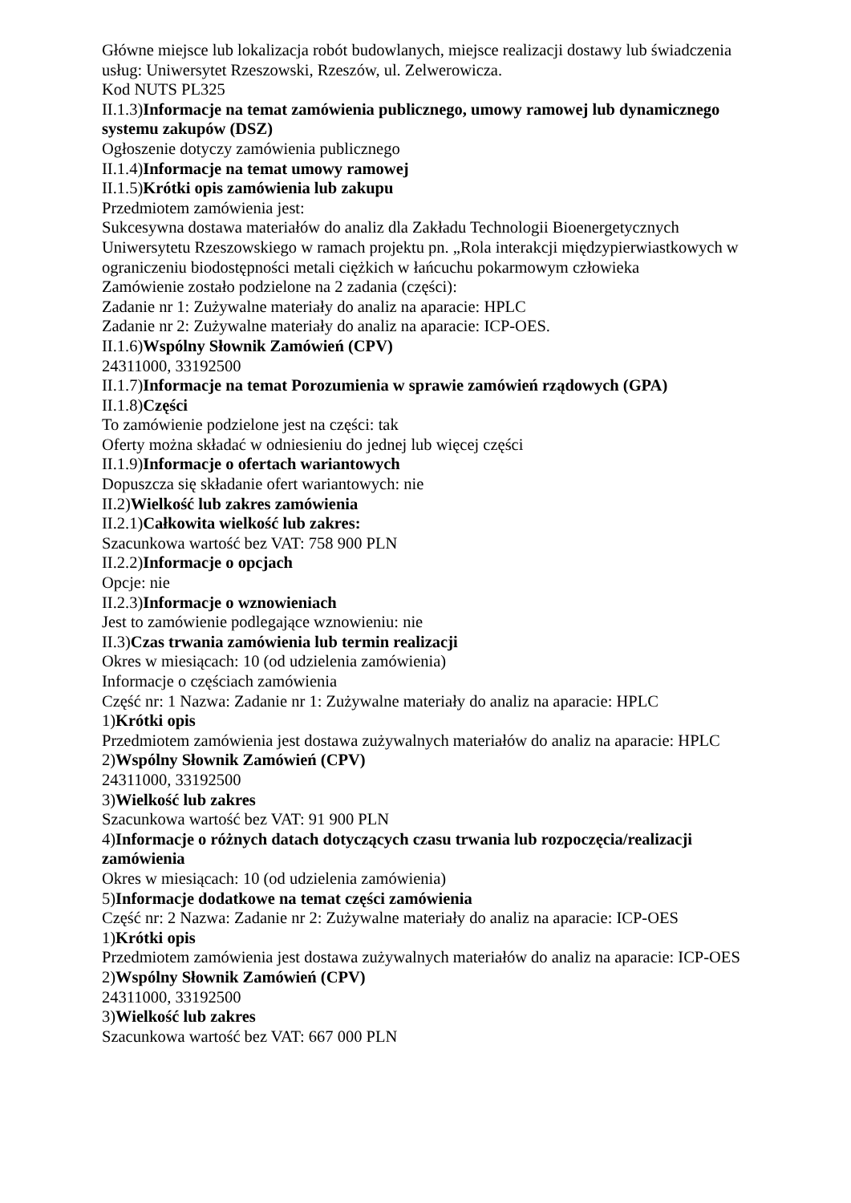Główne miejsce lub lokalizacja robót budowlanych, miejsce realizacji dostawy lub świadczenia usług: Uniwersytet Rzeszowski, Rzeszów, ul. Zelwerowicza.
Kod NUTS PL325
II.1.3)Informacje na temat zamówienia publicznego, umowy ramowej lub dynamicznego systemu zakupów (DSZ)
Ogłoszenie dotyczy zamówienia publicznego
II.1.4)Informacje na temat umowy ramowej
II.1.5)Krótki opis zamówienia lub zakupu
Przedmiotem zamówienia jest:
Sukcesywna dostawa materiałów do analiz dla Zakładu Technologii Bioenergetycznych Uniwersytetu Rzeszowskiego w ramach projektu pn. „Rola interakcji międzypierwiastkowych w ograniczeniu biodostępności metali ciężkich w łańcuchu pokarmowym człowieka
Zamówienie zostało podzielone na 2 zadania (części):
Zadanie nr 1: Zużywalne materiały do analiz na aparacie: HPLC
Zadanie nr 2: Zużywalne materiały do analiz na aparacie: ICP-OES.
II.1.6)Wspólny Słownik Zamówień (CPV)
24311000, 33192500
II.1.7)Informacje na temat Porozumienia w sprawie zamówień rządowych (GPA)
II.1.8)Części
To zamówienie podzielone jest na części: tak
Oferty można składać w odniesieniu do jednej lub więcej części
II.1.9)Informacje o ofertach wariantowych
Dopuszcza się składanie ofert wariantowych: nie
II.2)Wielkość lub zakres zamówienia
II.2.1)Całkowita wielkość lub zakres:
Szacunkowa wartość bez VAT: 758 900 PLN
II.2.2)Informacje o opcjach
Opcje: nie
II.2.3)Informacje o wznowieniach
Jest to zamówienie podlegające wznowieniu: nie
II.3)Czas trwania zamówienia lub termin realizacji
Okres w miesiącach: 10 (od udzielenia zamówienia)
Informacje o częściach zamówienia
Część nr: 1 Nazwa: Zadanie nr 1: Zużywalne materiały do analiz na aparacie: HPLC
1)Krótki opis
Przedmiotem zamówienia jest dostawa zużywalnych materiałów do analiz na aparacie: HPLC
2)Wspólny Słownik Zamówień (CPV)
24311000, 33192500
3)Wielkość lub zakres
Szacunkowa wartość bez VAT: 91 900 PLN
4)Informacje o różnych datach dotyczących czasu trwania lub rozpoczęcia/realizacji zamówienia
Okres w miesiącach: 10 (od udzielenia zamówienia)
5)Informacje dodatkowe na temat części zamówienia
Część nr: 2 Nazwa: Zadanie nr 2: Zużywalne materiały do analiz na aparacie: ICP-OES
1)Krótki opis
Przedmiotem zamówienia jest dostawa zużywalnych materiałów do analiz na aparacie: ICP-OES
2)Wspólny Słownik Zamówień (CPV)
24311000, 33192500
3)Wielkość lub zakres
Szacunkowa wartość bez VAT: 667 000 PLN